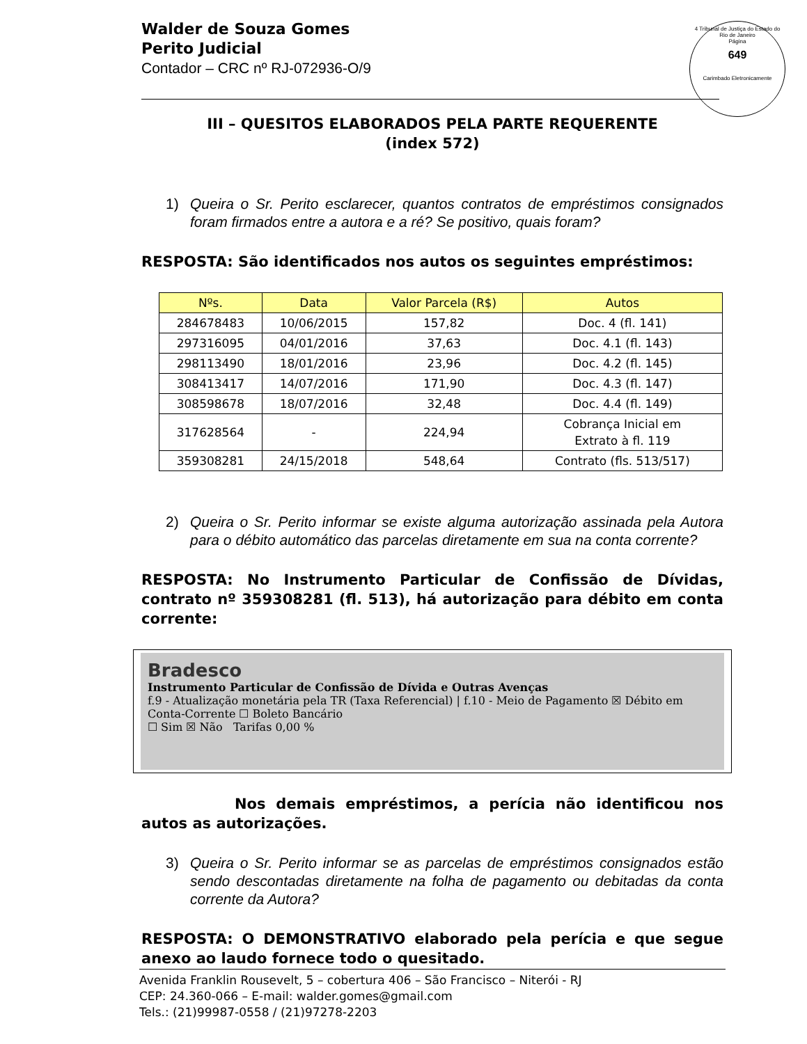Walder de Souza Gomes
Perito Judicial
Contador – CRC nº RJ-072936-O/9
4 Tribunal de Justiça do Estado do Rio de Janeiro
Página
649
Carimbado Eletronicamente
III – QUESITOS ELABORADOS PELA PARTE REQUERENTE
(index 572)
1) Queira o Sr. Perito esclarecer, quantos contratos de empréstimos consignados foram firmados entre a autora e a ré? Se positivo, quais foram?
RESPOSTA: São identificados nos autos os seguintes empréstimos:
| Nºs. | Data | Valor Parcela (R$) | Autos |
| --- | --- | --- | --- |
| 284678483 | 10/06/2015 | 157,82 | Doc. 4 (fl. 141) |
| 297316095 | 04/01/2016 | 37,63 | Doc. 4.1 (fl. 143) |
| 298113490 | 18/01/2016 | 23,96 | Doc. 4.2 (fl. 145) |
| 308413417 | 14/07/2016 | 171,90 | Doc. 4.3 (fl. 147) |
| 308598678 | 18/07/2016 | 32,48 | Doc. 4.4 (fl. 149) |
| 317628564 | - | 224,94 | Cobrança Inicial em Extrato à fl. 119 |
| 359308281 | 24/15/2018 | 548,64 | Contrato (fls. 513/517) |
2) Queira o Sr. Perito informar se existe alguma autorização assinada pela Autora para o débito automático das parcelas diretamente em sua na conta corrente?
RESPOSTA: No Instrumento Particular de Confissão de Dívidas, contrato nº 359308281 (fl. 513), há autorização para débito em conta corrente:
Bradesco
Instrumento Particular de Confissão de Dívida e Outras Avenças
f.9 - Atualização monetária pela TR (Taxa Referencial) | f.10 - Meio de Pagamento ☒ Débito em Conta-Corrente ☐ Boleto Bancário
☐ Sim ☒ Não Tarifas 0,00 %
Nos demais empréstimos, a perícia não identificou nos autos as autorizações.
3) Queira o Sr. Perito informar se as parcelas de empréstimos consignados estão sendo descontadas diretamente na folha de pagamento ou debitadas da conta corrente da Autora?
RESPOSTA: O DEMONSTRATIVO elaborado pela perícia e que segue anexo ao laudo fornece todo o quesitado.
Avenida Franklin Rousevelt, 5 – cobertura 406 – São Francisco – Niterói - RJ
CEP: 24.360-066 – E-mail: walder.gomes@gmail.com
Tels.: (21)99987-0558 / (21)97278-2203